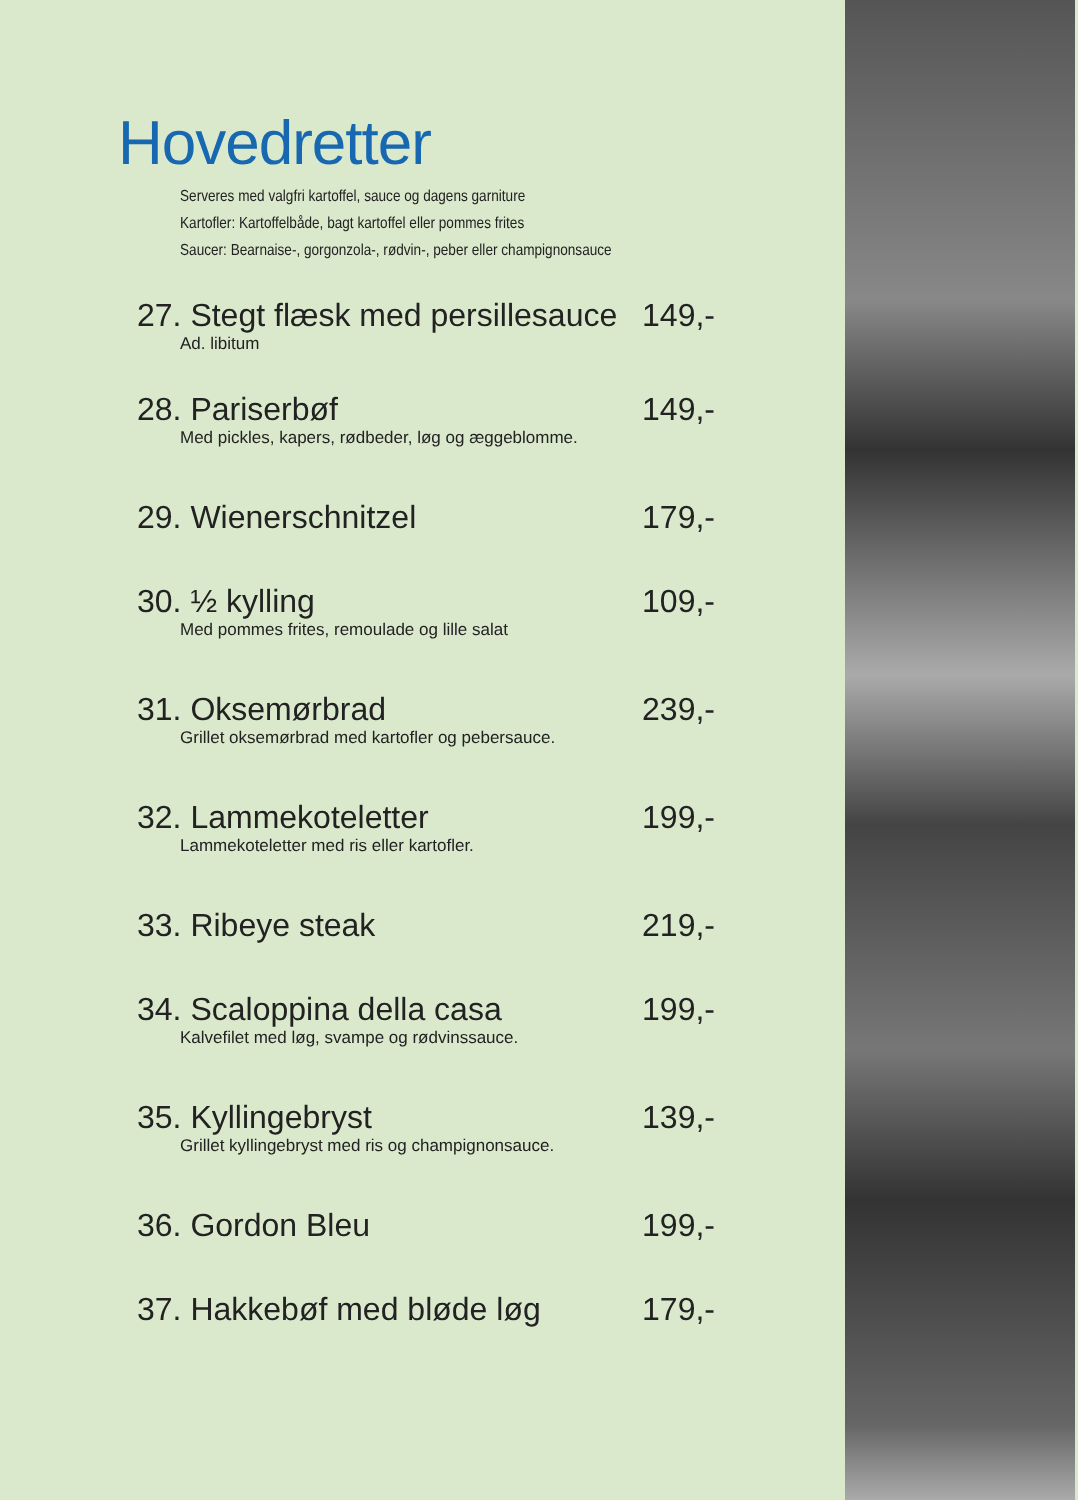Hovedretter
Serveres med valgfri kartoffel, sauce og dagens garniture
Kartofler: Kartoffelbåde, bagt kartoffel eller pommes frites
Saucer: Bearnaise-, gorgonzola-, rødvin-, peber eller champignonsauce
27. Stegt flæsk med persillesauce 149,-
Ad. libitum
28. Pariserbøf 149,-
Med pickles, kapers, rødbeder, løg og æggeblomme.
29. Wienerschnitzel 179,-
30. ½ kylling 109,-
Med pommes frites, remoulade og lille salat
31. Oksemørbrad 239,-
Grillet oksemørbrad med kartofler og pebersauce.
32. Lammekoteletter 199,-
Lammekoteletter med ris eller kartofler.
33. Ribeye steak 219,-
34. Scaloppina della casa 199,-
Kalvefilet med løg, svampe og rødvinssauce.
35. Kyllingebryst 139,-
Grillet kyllingebryst med ris og champignonsauce.
36. Gordon Bleu 199,-
37. Hakkebøf med bløde løg 179,-